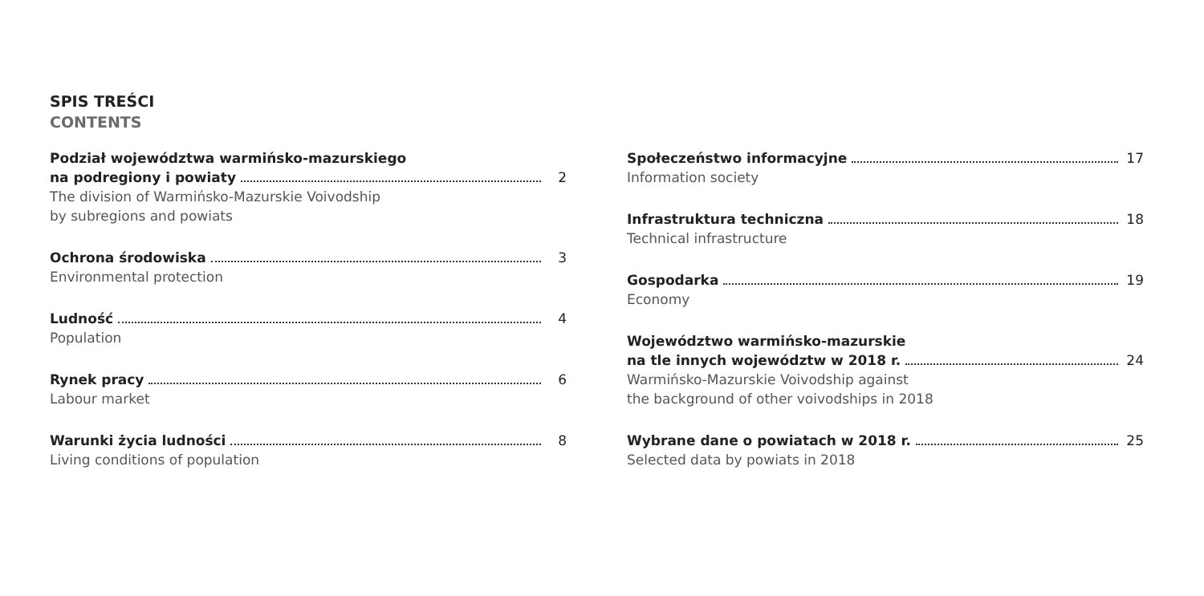SPIS TREŚCI
CONTENTS
Podział województwa warmińsko-mazurskiego
na podregiony i powiaty 2
The division of Warmińsko-Mazurskie Voivodship
by subregions and powiats
Ochrona środowiska 3
Environmental protection
Ludność 4
Population
Rynek pracy 6
Labour market
Warunki życia ludności 8
Living conditions of population
Społeczeństwo informacyjne 17
Information society
Infrastruktura techniczna 18
Technical infrastructure
Gospodarka 19
Economy
Województwo warmińsko-mazurskie
na tle innych województw w 2018 r. 24
Warmińsko-Mazurskie Voivodship against
the background of other voivodships in 2018
Wybrane dane o powiatach w 2018 r. 25
Selected data by powiats in 2018